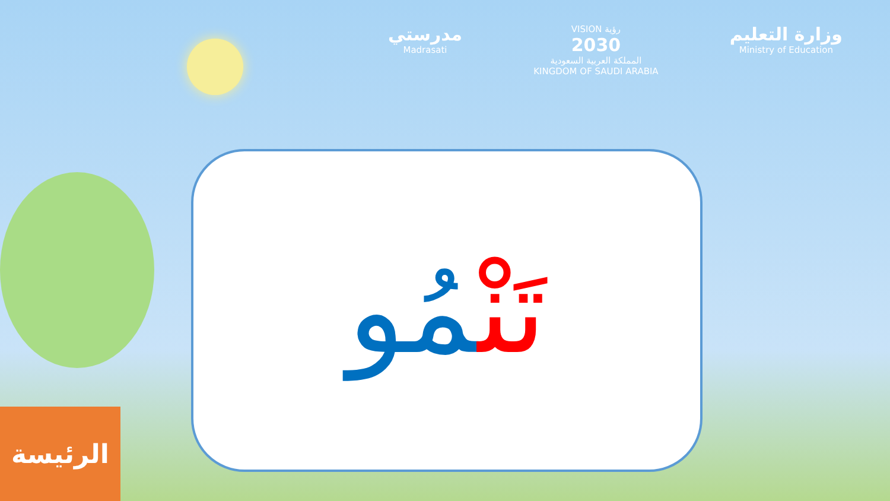مدرستي
Madrasati
VISION رؤية
2030
المملكة العربية السعودية
KINGDOM OF SAUDI ARABIA
وزارة التعليم
Ministry of Education
تَنْمُو
الرئيسة